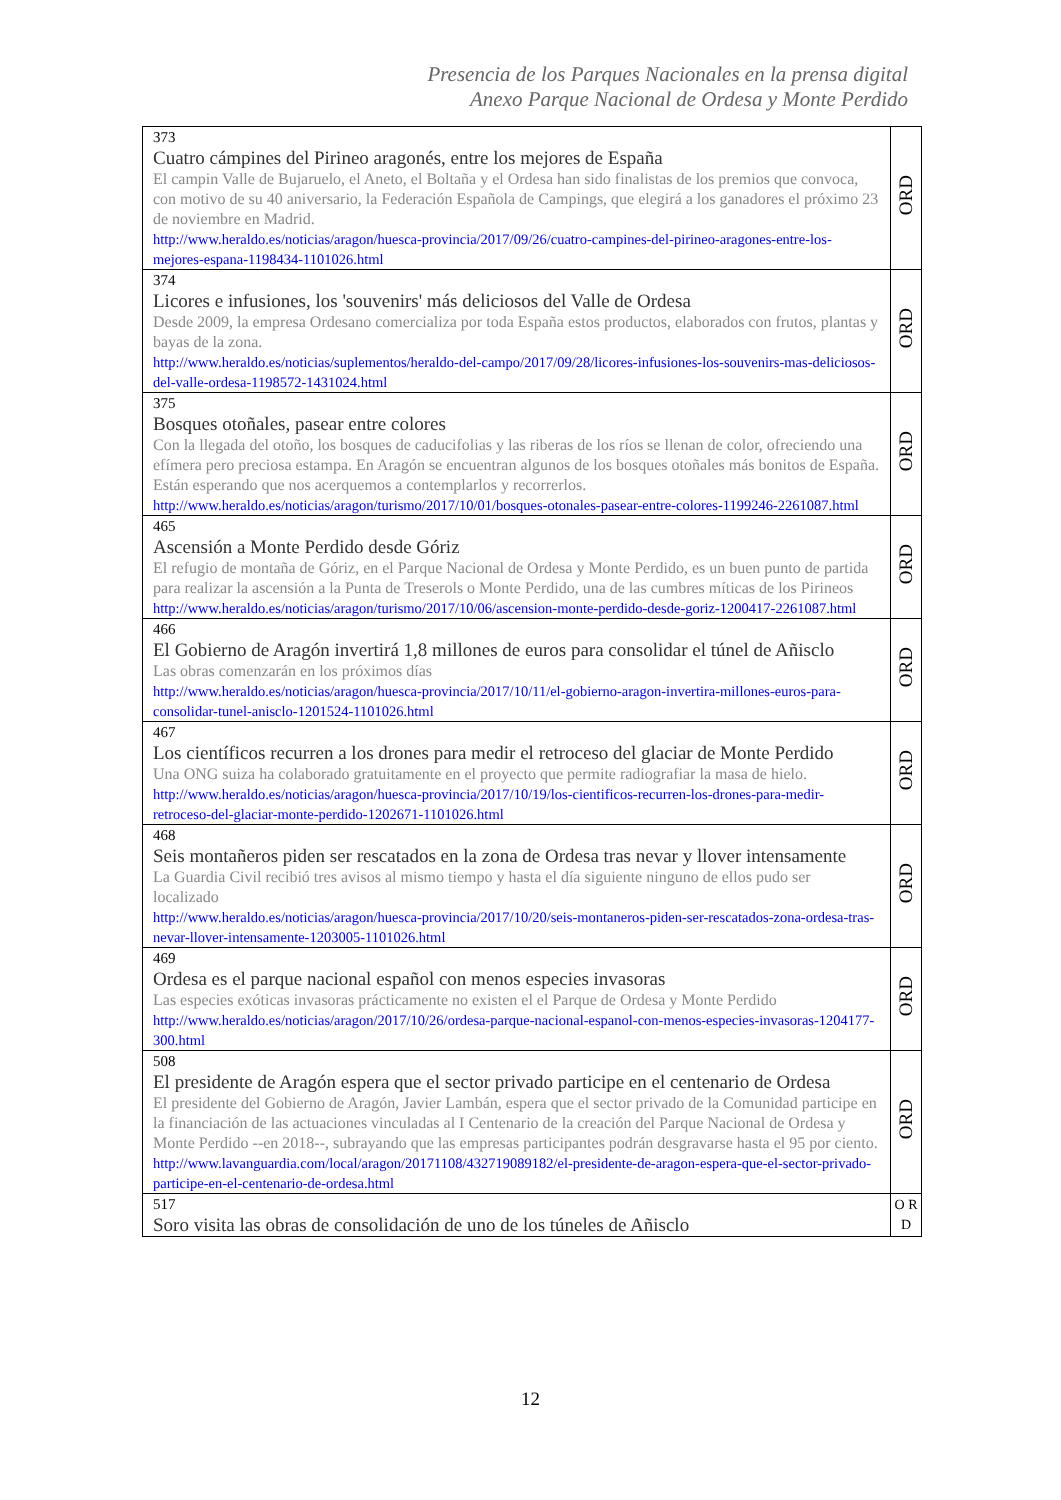Presencia de los Parques Nacionales en la prensa digital
Anexo Parque Nacional de Ordesa y Monte Perdido
| 373 Cuatro cámpines del Pirineo aragonés, entre los mejores de España El campin Valle de Bujaruelo, el Aneto, el Boltaña y el Ordesa han sido finalistas de los premios que convoca, con motivo de su 40 aniversario, la Federación Española de Campings, que elegirá a los ganadores el próximo 23 de noviembre en Madrid. http://www.heraldo.es/noticias/aragon/huesca-provincia/2017/09/26/cuatro-campines-del-pirineo-aragones-entre-los-mejores-espana-1198434-1101026.html | ORD |
| 374 Licores e infusiones, los 'souvenirs' más deliciosos del Valle de Ordesa Desde 2009, la empresa Ordesano comercializa por toda España estos productos, elaborados con frutos, plantas y bayas de la zona. http://www.heraldo.es/noticias/suplementos/heraldo-del-campo/2017/09/28/licores-infusiones-los-souvenirs-mas-deliciosos-del-valle-ordesa-1198572-1431024.html | ORD |
| 375 Bosques otoñales, pasear entre colores Con la llegada del otoño, los bosques de caducifolias y las riberas de los ríos se llenan de color, ofreciendo una efímera pero preciosa estampa. En Aragón se encuentran algunos de los bosques otoñales más bonitos de España. Están esperando que nos acerquemos a contemplarlos y recorrerlos. http://www.heraldo.es/noticias/aragon/turismo/2017/10/01/bosques-otonales-pasear-entre-colores-1199246-2261087.html | ORD |
| 465 Ascensión a Monte Perdido desde Góriz El refugio de montaña de Góriz, en el Parque Nacional de Ordesa y Monte Perdido, es un buen punto de partida para realizar la ascensión a la Punta de Treserols o Monte Perdido, una de las cumbres míticas de los Pirineos http://www.heraldo.es/noticias/aragon/turismo/2017/10/06/ascension-monte-perdido-desde-goriz-1200417-2261087.html | ORD |
| 466 El Gobierno de Aragón invertirá 1,8 millones de euros para consolidar el túnel de Añisclo Las obras comenzarán en los próximos días http://www.heraldo.es/noticias/aragon/huesca-provincia/2017/10/11/el-gobierno-aragon-invertira-millones-euros-para-consolidar-tunel-anisclo-1201524-1101026.html | ORD |
| 467 Los científicos recurren a los drones para medir el retroceso del glaciar de Monte Perdido Una ONG suiza ha colaborado gratuitamente en el proyecto que permite radiografiar la masa de hielo. http://www.heraldo.es/noticias/aragon/huesca-provincia/2017/10/19/los-cientificos-recurren-los-drones-para-medir-retroceso-del-glaciar-monte-perdido-1202671-1101026.html | ORD |
| 468 Seis montañeros piden ser rescatados en la zona de Ordesa tras nevar y llover intensamente La Guardia Civil recibió tres avisos al mismo tiempo y hasta el día siguiente ninguno de ellos pudo ser localizado http://www.heraldo.es/noticias/aragon/huesca-provincia/2017/10/20/seis-montaneros-piden-ser-rescatados-zona-ordesa-tras-nevar-llover-intensamente-1203005-1101026.html | ORD |
| 469 Ordesa es el parque nacional español con menos especies invasoras Las especies exóticas invasoras prácticamente no existen el el Parque de Ordesa y Monte Perdido http://www.heraldo.es/noticias/aragon/2017/10/26/ordesa-parque-nacional-espanol-con-menos-especies-invasoras-1204177-300.html | ORD |
| 508 El presidente de Aragón espera que el sector privado participe en el centenario de Ordesa El presidente del Gobierno de Aragón, Javier Lambán, espera que el sector privado de la Comunidad participe en la financiación de las actuaciones vinculadas al I Centenario de la creación del Parque Nacional de Ordesa y Monte Perdido --en 2018--, subrayando que las empresas participantes podrán desgravarse hasta el 95 por ciento. http://www.lavanguardia.com/local/aragon/20171108/432719089182/el-presidente-de-aragon-espera-que-el-sector-privado-participe-en-el-centenario-de-ordesa.html | ORD |
| 517 Soro visita las obras de consolidación de uno de los túneles de Añisclo | O R D |
12